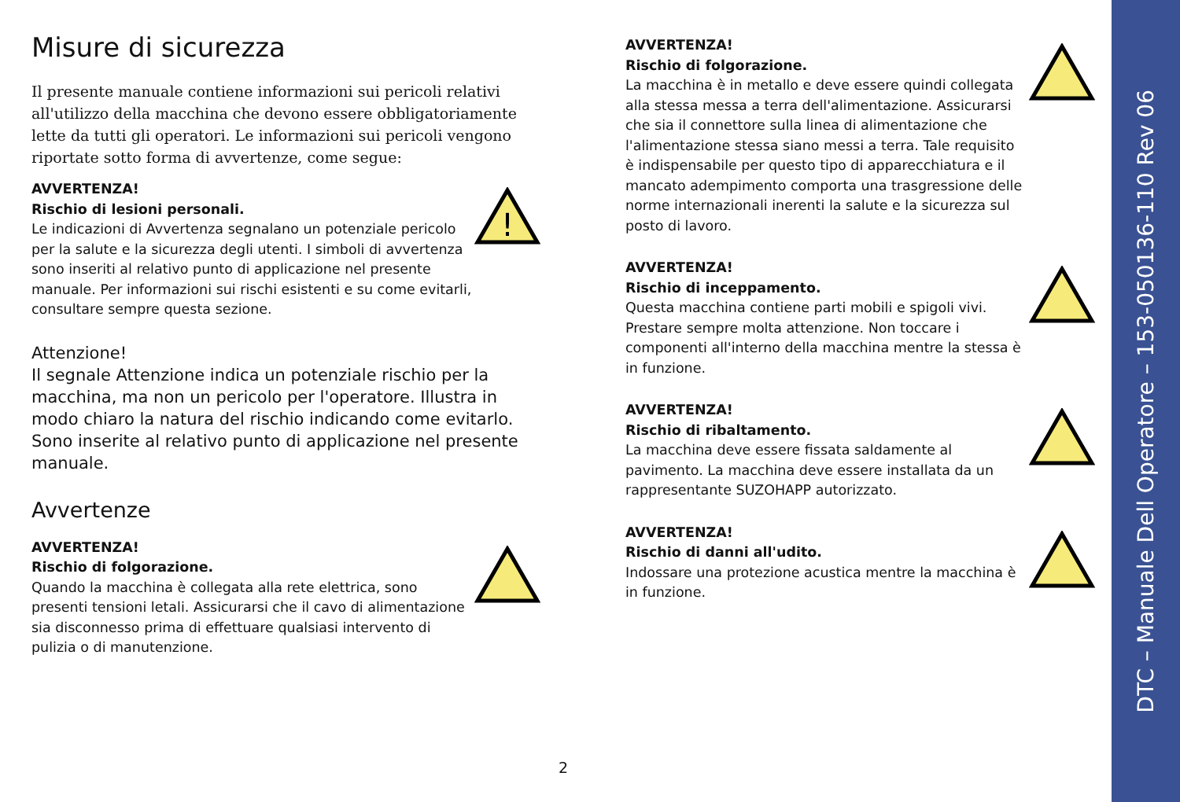Misure di sicurezza
Il presente manuale contiene informazioni sui pericoli relativi all'utilizzo della macchina che devono essere obbligatoriamente lette da tutti gli operatori. Le informazioni sui pericoli vengono riportate sotto forma di avvertenze, come segue:
AVVERTENZA!
Rischio di lesioni personali.
Le indicazioni di Avvertenza segnalano un potenziale pericolo per la salute e la sicurezza degli utenti. I simboli di avvertenza sono inseriti al relativo punto di applicazione nel presente manuale. Per informazioni sui rischi esistenti e su come evitarli, consultare sempre questa sezione.
!
Attenzione!
Il segnale Attenzione indica un potenziale rischio per la macchina, ma non un pericolo per l'operatore. Illustra in modo chiaro la natura del rischio indicando come evitarlo. Sono inserite al relativo punto di applicazione nel presente manuale.
Avvertenze
AVVERTENZA!
Rischio di folgorazione.
Quando la macchina è collegata alla rete elettrica, sono presenti tensioni letali. Assicurarsi che il cavo di alimentazione sia disconnesso prima di effettuare qualsiasi intervento di pulizia o di manutenzione.
AVVERTENZA!
Rischio di folgorazione.
La macchina è in metallo e deve essere quindi collegata alla stessa messa a terra dell'alimentazione. Assicurarsi che sia il connettore sulla linea di alimentazione che l'alimentazione stessa siano messi a terra. Tale requisito è indispensabile per questo tipo di apparecchiatura e il mancato adempimento comporta una trasgressione delle norme internazionali inerenti la salute e la sicurezza sul posto di lavoro.
AVVERTENZA!
Rischio di inceppamento.
Questa macchina contiene parti mobili e spigoli vivi. Prestare sempre molta attenzione. Non toccare i componenti all'interno della macchina mentre la stessa è in funzione.
AVVERTENZA!
Rischio di ribaltamento.
La macchina deve essere fissata saldamente al pavimento. La macchina deve essere installata da un rappresentante SUZOHAPP autorizzato.
AVVERTENZA!
Rischio di danni all'udito.
Indossare una protezione acustica mentre la macchina è in funzione.
2
DTC – Manuale Dell Operatore – 153-050136-110 Rev 06